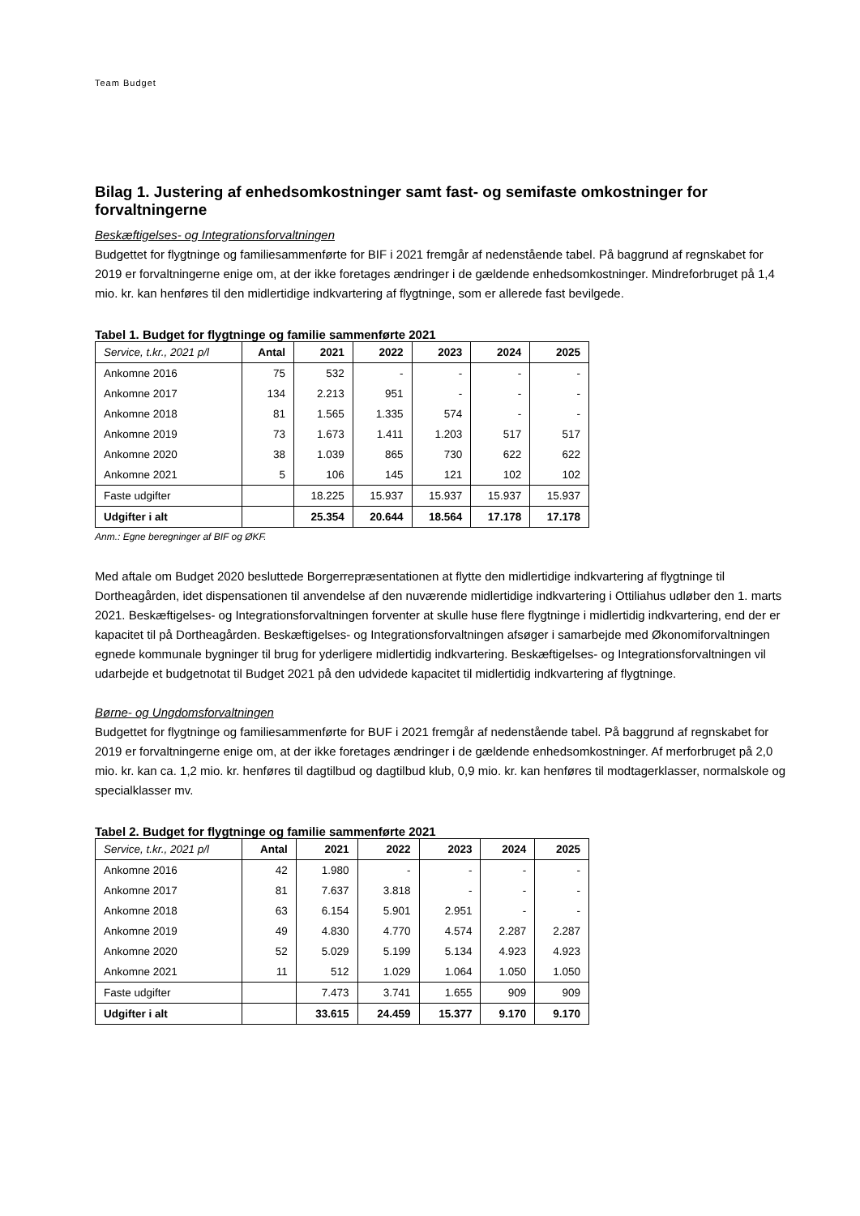Team Budget
Bilag 1. Justering af enhedsomkostninger samt fast- og semifaste omkostninger for forvaltningerne
Beskæftigelses- og Integrationsforvaltningen
Budgettet for flygtninge og familiesammenførte for BIF i 2021 fremgår af nedenstående tabel. På baggrund af regnskabet for 2019 er forvaltningerne enige om, at der ikke foretages ændringer i de gældende enhedsomkostninger. Mindreforbruget på 1,4 mio. kr. kan henføres til den midlertidige indkvartering af flygtninge, som er allerede fast bevilgede.
Tabel 1. Budget for flygtninge og familie sammenførte 2021
| Service, t.kr., 2021 p/l | Antal | 2021 | 2022 | 2023 | 2024 | 2025 |
| --- | --- | --- | --- | --- | --- | --- |
| Ankomne 2016 | 75 | 532 | - | - | - | - |
| Ankomne 2017 | 134 | 2.213 | 951 | - | - | - |
| Ankomne 2018 | 81 | 1.565 | 1.335 | 574 | - | - |
| Ankomne 2019 | 73 | 1.673 | 1.411 | 1.203 | 517 | 517 |
| Ankomne 2020 | 38 | 1.039 | 865 | 730 | 622 | 622 |
| Ankomne 2021 | 5 | 106 | 145 | 121 | 102 | 102 |
| Faste udgifter | | 18.225 | 15.937 | 15.937 | 15.937 | 15.937 |
| Udgifter i alt | | 25.354 | 20.644 | 18.564 | 17.178 | 17.178 |
Anm.: Egne beregninger af BIF og ØKF.
Med aftale om Budget 2020 besluttede Borgerrepræsentationen at flytte den midlertidige indkvartering af flygtninge til Dortheagården, idet dispensationen til anvendelse af den nuværende midlertidige indkvartering i Ottiliahus udløber den 1. marts 2021. Beskæftigelses- og Integrationsforvaltningen forventer at skulle huse flere flygtninge i midlertidig indkvartering, end der er kapacitet til på Dortheagården. Beskæftigelses- og Integrationsforvaltningen afsøger i samarbejde med Økonomiforvaltningen egnede kommunale bygninger til brug for yderligere midlertidig indkvartering. Beskæftigelses- og Integrationsforvaltningen vil udarbejde et budgetnotat til Budget 2021 på den udvidede kapacitet til midlertidig indkvartering af flygtninge.
Børne- og Ungdomsforvaltningen
Budgettet for flygtninge og familiesammenførte for BUF i 2021 fremgår af nedenstående tabel. På baggrund af regnskabet for 2019 er forvaltningerne enige om, at der ikke foretages ændringer i de gældende enhedsomkostninger. Af merforbruget på 2,0 mio. kr. kan ca. 1,2 mio. kr. henføres til dagtilbud og dagtilbud klub, 0,9 mio. kr. kan henføres til modtagerklasser, normalskole og specialklasser mv.
Tabel 2. Budget for flygtninge og familie sammenførte 2021
| Service, t.kr., 2021 p/l | Antal | 2021 | 2022 | 2023 | 2024 | 2025 |
| --- | --- | --- | --- | --- | --- | --- |
| Ankomne 2016 | 42 | 1.980 | - | - | - | - |
| Ankomne 2017 | 81 | 7.637 | 3.818 | - | - | - |
| Ankomne 2018 | 63 | 6.154 | 5.901 | 2.951 | - | - |
| Ankomne 2019 | 49 | 4.830 | 4.770 | 4.574 | 2.287 | 2.287 |
| Ankomne 2020 | 52 | 5.029 | 5.199 | 5.134 | 4.923 | 4.923 |
| Ankomne 2021 | 11 | 512 | 1.029 | 1.064 | 1.050 | 1.050 |
| Faste udgifter | | 7.473 | 3.741 | 1.655 | 909 | 909 |
| Udgifter i alt | | 33.615 | 24.459 | 15.377 | 9.170 | 9.170 |